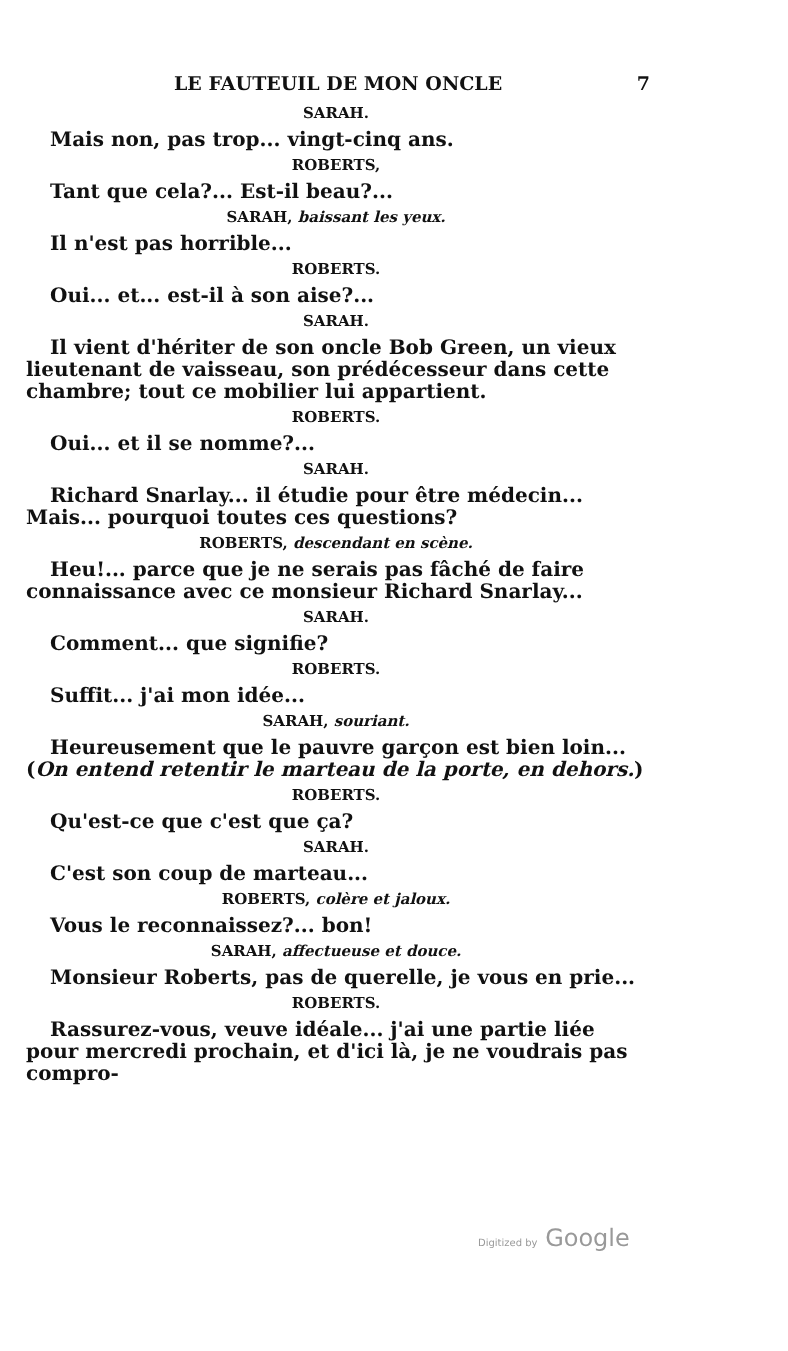LE FAUTEUIL DE MON ONCLE 7
SARAH.
Mais non, pas trop... vingt-cinq ans.
ROBERTS,
Tant que cela?... Est-il beau?...
SARAH, baissant les yeux.
Il n'est pas horrible...
ROBERTS.
Oui... et... est-il à son aise?...
SARAH.
Il vient d'hériter de son oncle Bob Green, un vieux lieutenant de vaisseau, son prédécesseur dans cette chambre; tout ce mobilier lui appartient.
ROBERTS.
Oui... et il se nomme?...
SARAH.
Richard Snarlay... il étudie pour être médecin... Mais... pourquoi toutes ces questions?
ROBERTS, descendant en scène.
Heu!... parce que je ne serais pas fâché de faire connaissance avec ce monsieur Richard Snarlay...
SARAH.
Comment... que signifie?
ROBERTS.
Suffit... j'ai mon idée...
SARAH, souriant.
Heureusement que le pauvre garçon est bien loin... (On entend retentir le marteau de la porte, en dehors.)
ROBERTS.
Qu'est-ce que c'est que ça?
SARAH.
C'est son coup de marteau...
ROBERTS, colère et jaloux.
Vous le reconnaissez?... bon!
SARAH, affectueuse et douce.
Monsieur Roberts, pas de querelle, je vous en prie...
ROBERTS.
Rassurez-vous, veuve idéale... j'ai une partie liée pour mercredi prochain, et d'ici là, je ne voudrais pas compro-
Digitized by Google